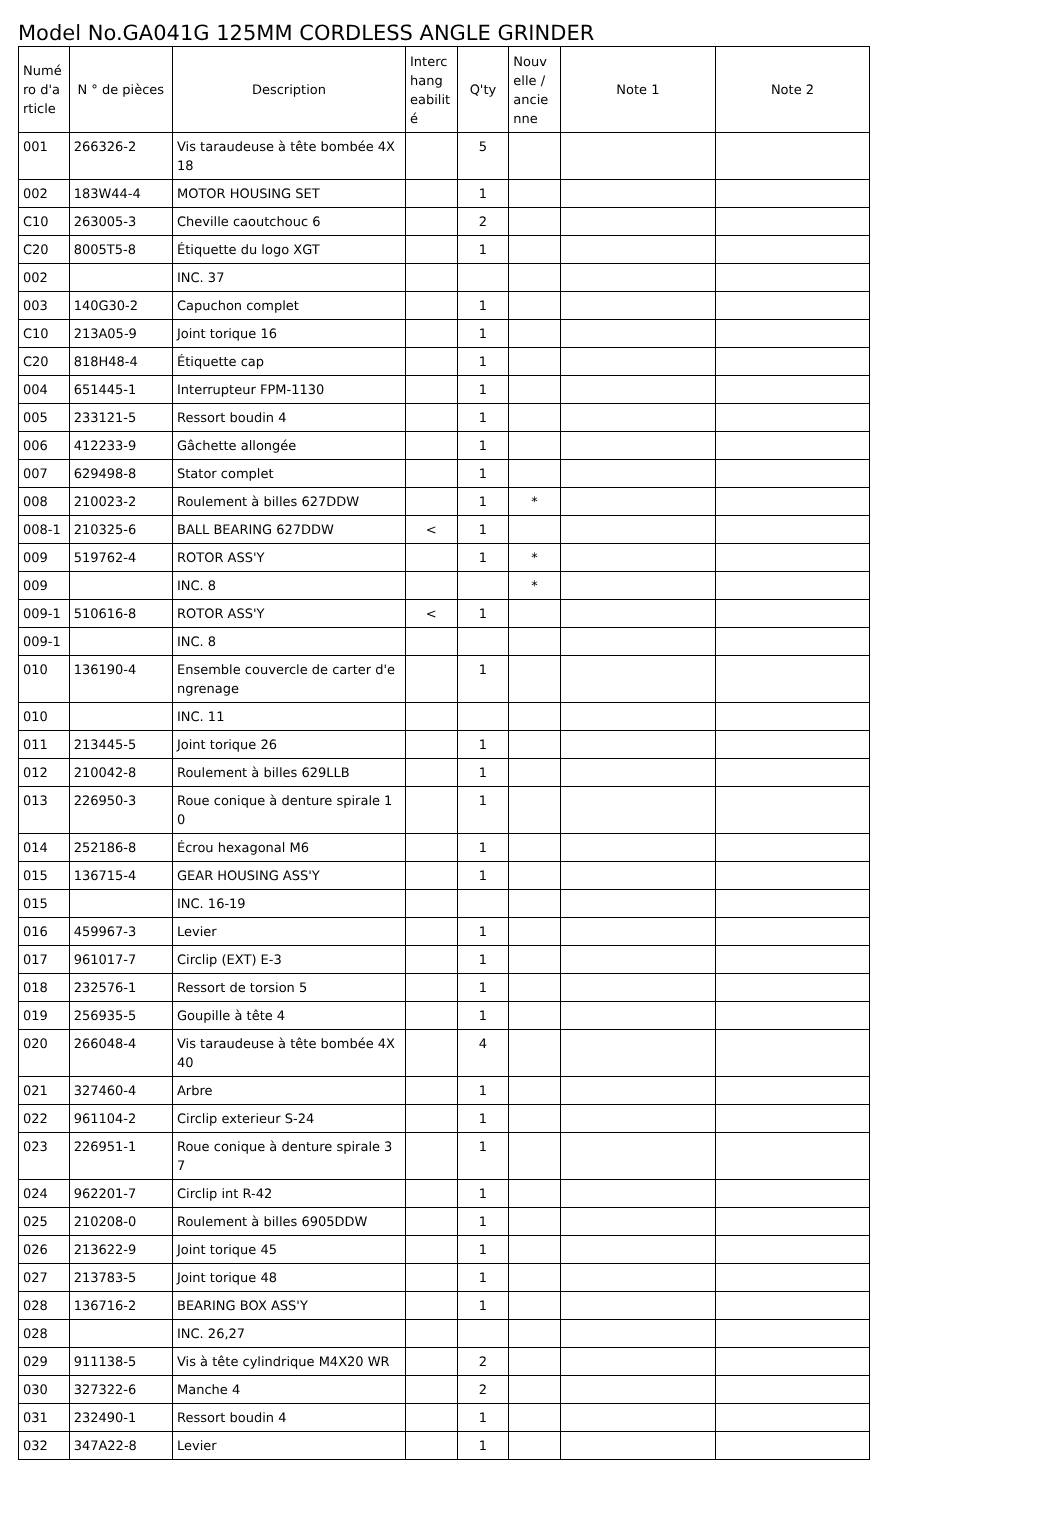Model No.GA041G 125MM CORDLESS ANGLE GRINDER
| Numé ro d'a rticle | N ° de pièces | Description | Interc hang eabilit é | Q'ty | Nouv elle / ancie nne | Note 1 | Note 2 |
| --- | --- | --- | --- | --- | --- | --- | --- |
| 001 | 266326-2 | Vis taraudeuse à tête bombée 4X 18 | | 5 | | | |
| 002 | 183W44-4 | MOTOR HOUSING SET | | 1 | | | |
| C10 | 263005-3 | Cheville caoutchouc 6 | | 2 | | | |
| C20 | 8005T5-8 | Étiquette du logo XGT | | 1 | | | |
| 002 | | INC. 37 | | | | | |
| 003 | 140G30-2 | Capuchon complet | | 1 | | | |
| C10 | 213A05-9 | Joint torique 16 | | 1 | | | |
| C20 | 818H48-4 | Étiquette cap | | 1 | | | |
| 004 | 651445-1 | Interrupteur FPM-1130 | | 1 | | | |
| 005 | 233121-5 | Ressort boudin 4 | | 1 | | | |
| 006 | 412233-9 | Gâchette allongée | | 1 | | | |
| 007 | 629498-8 | Stator complet | | 1 | | | |
| 008 | 210023-2 | Roulement à billes 627DDW | | 1 | * | | |
| 008-1 | 210325-6 | BALL BEARING 627DDW | < | 1 | | | |
| 009 | 519762-4 | ROTOR ASS'Y | | 1 | * | | |
| 009 | | INC. 8 | | | * | | |
| 009-1 | 510616-8 | ROTOR ASS'Y | < | 1 | | | |
| 009-1 | | INC. 8 | | | | | |
| 010 | 136190-4 | Ensemble couvercle de carter d'e ngrenage | | 1 | | | |
| 010 | | INC. 11 | | | | | |
| 011 | 213445-5 | Joint torique 26 | | 1 | | | |
| 012 | 210042-8 | Roulement à billes 629LLB | | 1 | | | |
| 013 | 226950-3 | Roue conique à denture spirale 1 0 | | 1 | | | |
| 014 | 252186-8 | Écrou hexagonal M6 | | 1 | | | |
| 015 | 136715-4 | GEAR HOUSING ASS'Y | | 1 | | | |
| 015 | | INC. 16-19 | | | | | |
| 016 | 459967-3 | Levier | | 1 | | | |
| 017 | 961017-7 | Circlip (EXT) E-3 | | 1 | | | |
| 018 | 232576-1 | Ressort de torsion 5 | | 1 | | | |
| 019 | 256935-5 | Goupille à tête 4 | | 1 | | | |
| 020 | 266048-4 | Vis taraudeuse à tête bombée 4X 40 | | 4 | | | |
| 021 | 327460-4 | Arbre | | 1 | | | |
| 022 | 961104-2 | Circlip exterieur S-24 | | 1 | | | |
| 023 | 226951-1 | Roue conique à denture spirale 3 7 | | 1 | | | |
| 024 | 962201-7 | Circlip int R-42 | | 1 | | | |
| 025 | 210208-0 | Roulement à billes 6905DDW | | 1 | | | |
| 026 | 213622-9 | Joint torique 45 | | 1 | | | |
| 027 | 213783-5 | Joint torique 48 | | 1 | | | |
| 028 | 136716-2 | BEARING BOX ASS'Y | | 1 | | | |
| 028 | | INC. 26,27 | | | | | |
| 029 | 911138-5 | Vis à tête cylindrique M4X20 WR | | 2 | | | |
| 030 | 327322-6 | Manche 4 | | 2 | | | |
| 031 | 232490-1 | Ressort boudin 4 | | 1 | | | |
| 032 | 347A22-8 | Levier | | 1 | | | |